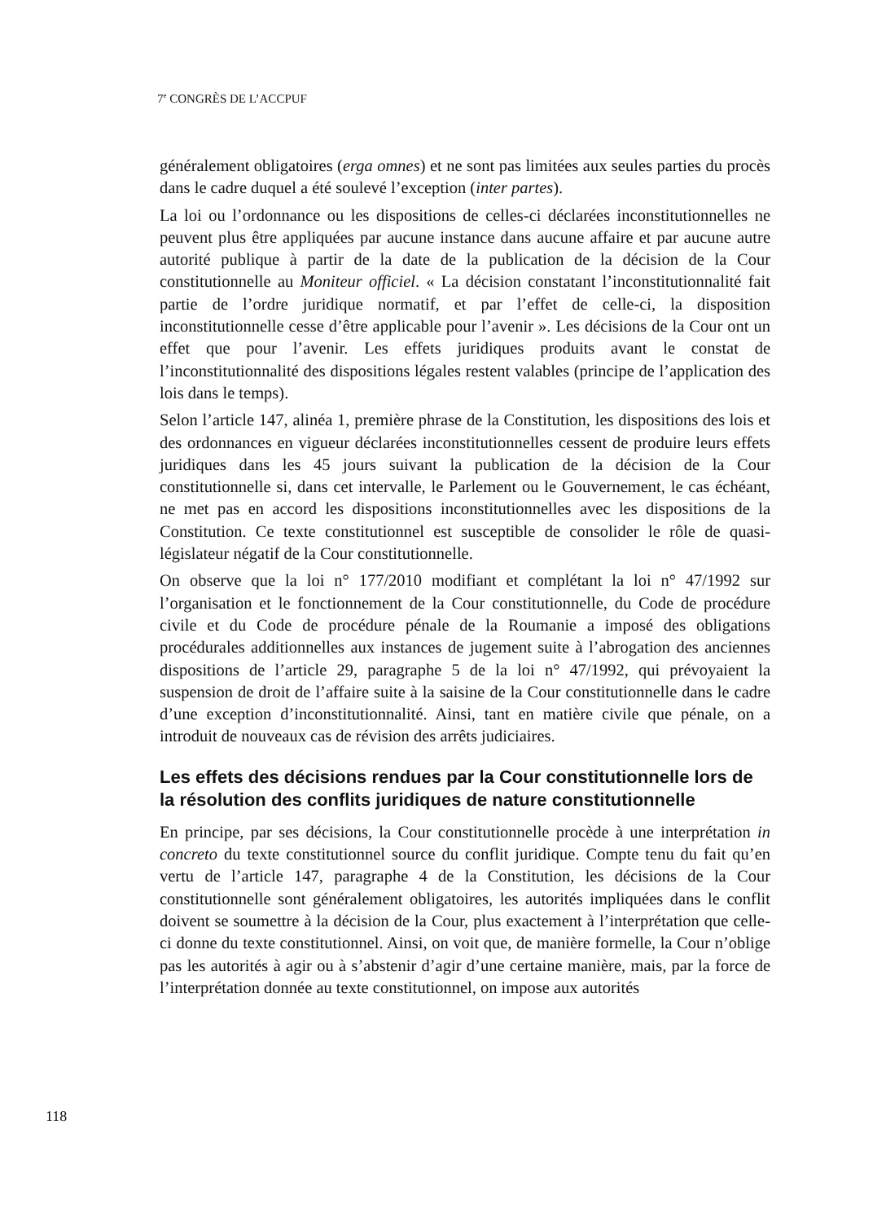7<sup>e</sup> CONGRÈS DE L’ACCPUF
généralement obligatoires (erga omnes) et ne sont pas limitées aux seules parties du procès dans le cadre duquel a été soulevé l’exception (inter partes).
La loi ou l’ordonnance ou les dispositions de celles-ci déclarées inconstitutionnelles ne peuvent plus être appliquées par aucune instance dans aucune affaire et par aucune autre autorité publique à partir de la date de la publication de la décision de la Cour constitutionnelle au Moniteur officiel. « La décision constatant l’inconstitutionnalité fait partie de l’ordre juridique normatif, et par l’effet de celle-ci, la disposition inconstitutionnelle cesse d’être applicable pour l’avenir ». Les décisions de la Cour ont un effet que pour l’avenir. Les effets juridiques produits avant le constat de l’inconstitutionnalité des dispositions légales restent valables (principe de l’application des lois dans le temps).
Selon l’article 147, alinéa 1, première phrase de la Constitution, les dispositions des lois et des ordonnances en vigueur déclarées inconstitutionnelles cessent de produire leurs effets juridiques dans les 45 jours suivant la publication de la décision de la Cour constitutionnelle si, dans cet intervalle, le Parlement ou le Gouvernement, le cas échéant, ne met pas en accord les dispositions inconstitutionnelles avec les dispositions de la Constitution. Ce texte constitutionnel est susceptible de consolider le rôle de quasi-législateur négatif de la Cour constitutionnelle.
On observe que la loi n° 177/2010 modifiant et complétant la loi n° 47/1992 sur l’organisation et le fonctionnement de la Cour constitutionnelle, du Code de procédure civile et du Code de procédure pénale de la Roumanie a imposé des obligations procédurales additionnelles aux instances de jugement suite à l’abrogation des anciennes dispositions de l’article 29, paragraphe 5 de la loi n° 47/1992, qui prévoyaient la suspension de droit de l’affaire suite à la saisine de la Cour constitutionnelle dans le cadre d’une exception d’inconstitutionnalité. Ainsi, tant en matière civile que pénale, on a introduit de nouveaux cas de révision des arrêts judiciaires.
Les effets des décisions rendues par la Cour constitutionnelle lors de la résolution des conflits juridiques de nature constitutionnelle
En principe, par ses décisions, la Cour constitutionnelle procède à une interprétation in concreto du texte constitutionnel source du conflit juridique. Compte tenu du fait qu’en vertu de l’article 147, paragraphe 4 de la Constitution, les décisions de la Cour constitutionnelle sont généralement obligatoires, les autorités impliquées dans le conflit doivent se soumettre à la décision de la Cour, plus exactement à l’interprétation que celle-ci donne du texte constitutionnel. Ainsi, on voit que, de manière formelle, la Cour n’oblige pas les autorités à agir ou à s’abstenir d’agir d’une certaine manière, mais, par la force de l’interprétation donnée au texte constitutionnel, on impose aux autorités
118